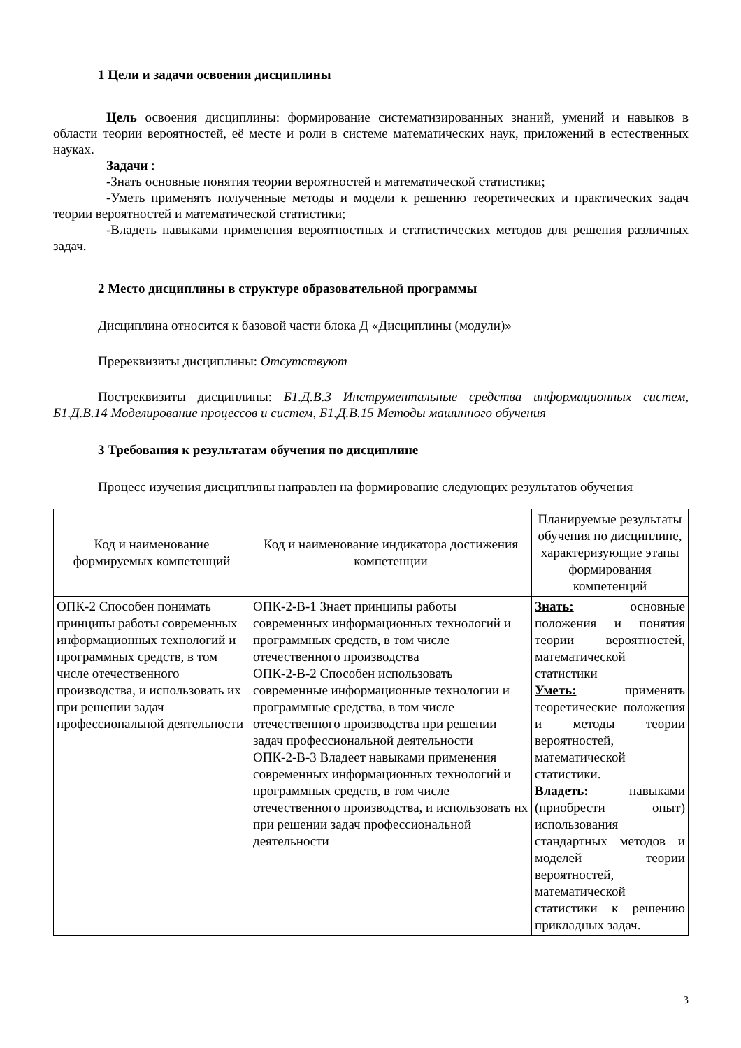1 Цели и задачи освоения дисциплины
Цель освоения дисциплины: формирование систематизированных знаний, умений и навыков в области теории вероятностей, её месте и роли в системе математических наук, приложений в естественных науках.
Задачи :
-Знать основные понятия теории вероятностей и математической статистики;
-Уметь применять полученные методы и модели к решению теоретических и практических задач теории вероятностей и математической статистики;
-Владеть навыками применения вероятностных и статистических методов для решения различных задач.
2 Место дисциплины в структуре образовательной программы
Дисциплина относится к базовой части блока Д «Дисциплины (модули)»
Пререквизиты дисциплины: Отсутствуют
Постреквизиты дисциплины: Б1.Д.В.3 Инструментальные средства информационных систем, Б1.Д.В.14 Моделирование процессов и систем, Б1.Д.В.15 Методы машинного обучения
3 Требования к результатам обучения по дисциплине
Процесс изучения дисциплины направлен на формирование следующих результатов обучения
| Код и наименование формируемых компетенций | Код и наименование индикатора достижения компетенции | Планируемые результаты обучения по дисциплине, характеризующие этапы формирования компетенций |
| --- | --- | --- |
| ОПК-2 Способен понимать принципы работы современных информационных технологий и программных средств, в том числе отечественного производства, и использовать их при решении задач профессиональной деятельности | ОПК-2-В-1 Знает принципы работы современных информационных технологий и программных средств, в том числе отечественного производства ОПК-2-В-2 Способен использовать современные информационные технологии и программные средства, в том числе отечественного производства при решении задач профессиональной деятельности ОПК-2-В-3 Владеет навыками применения современных информационных технологий и программных средств, в том числе отечественного производства, и использовать их при решении задач профессиональной деятельности | Знать: основные положения и понятия теории вероятностей, математической статистики Уметь: применять теоретические положения и методы теории вероятностей, математической статистики. Владеть: навыками (приобрести опыт) использования стандартных методов и моделей теории вероятностей, математической статистики к решению прикладных задач. |
3